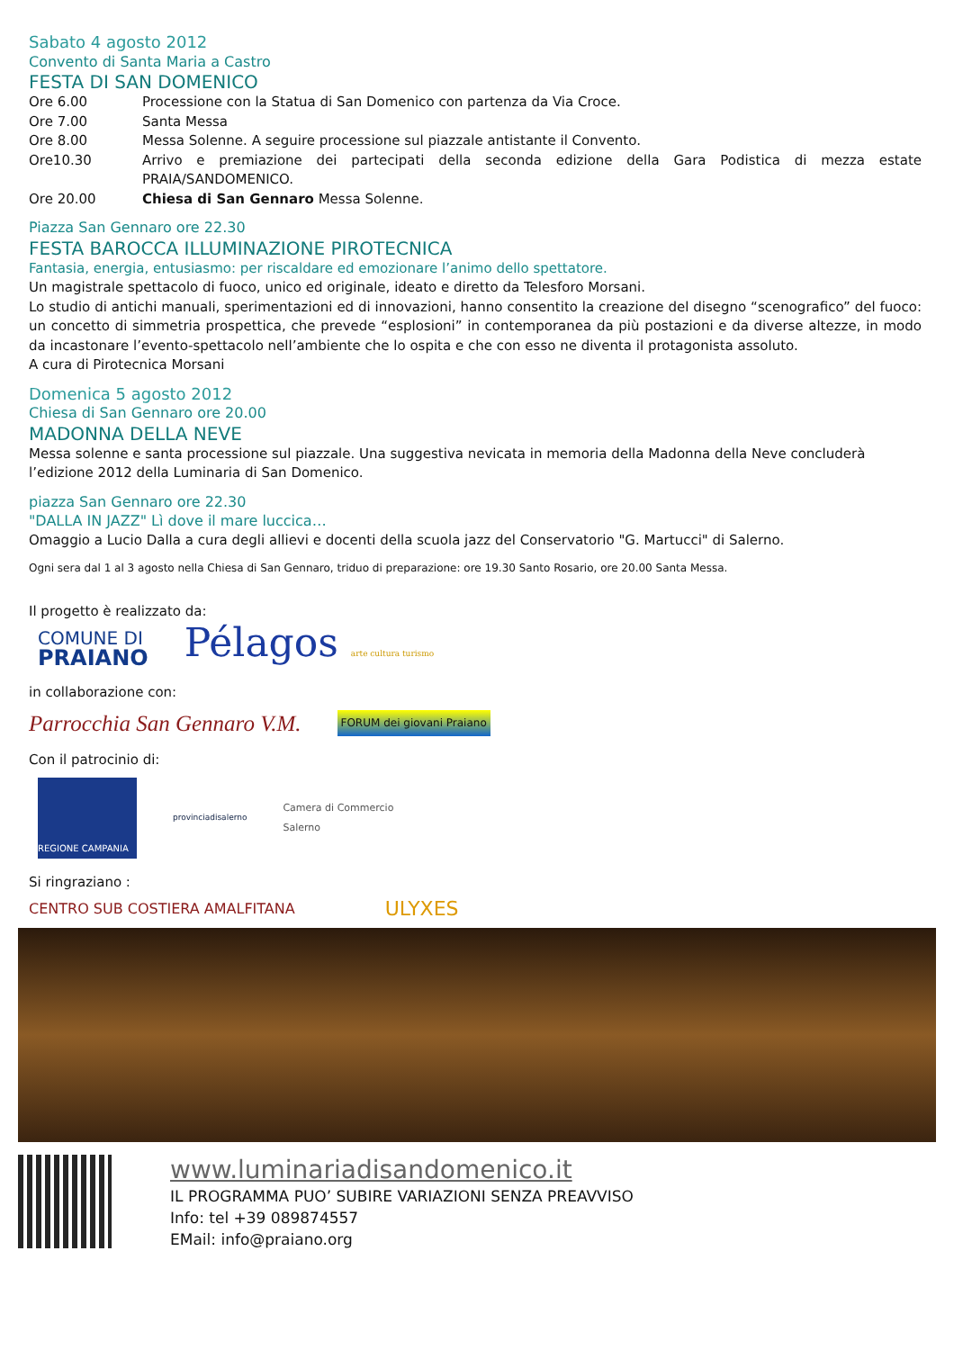Sabato 4 agosto 2012
Convento di Santa Maria a Castro
FESTA DI SAN DOMENICO
Ore 6.00 Processione con la Statua di San Domenico con partenza da Via Croce.
Ore 7.00 Santa Messa
Ore 8.00 Messa Solenne. A seguire processione sul piazzale antistante il Convento.
Ore10.30 Arrivo e premiazione dei partecipati della seconda edizione della Gara Podistica di mezza estate PRAIA/SANDOMENICO.
Ore 20.00 Chiesa di San Gennaro Messa Solenne.
Piazza San Gennaro ore 22.30
FESTA BAROCCA ILLUMINAZIONE PIROTECNICA
Fantasia, energia, entusiasmo: per riscaldare ed emozionare l’animo dello spettatore.
Un magistrale spettacolo di fuoco, unico ed originale, ideato e diretto da Telesforo Morsani.
Lo studio di antichi manuali, sperimentazioni ed di innovazioni, hanno consentito la creazione del disegno “scenografico” del fuoco: un concetto di simmetria prospettica, che prevede “esplosioni” in contemporanea da più postazioni e da diverse altezze, in modo da incastonare l’evento-spettacolo nell’ambiente che lo ospita e che con esso ne diventa il protagonista assoluto.
A cura di Pirotecnica Morsani
Domenica 5 agosto 2012
Chiesa di San Gennaro ore 20.00
MADONNA DELLA NEVE
Messa solenne e santa processione sul piazzale. Una suggestiva nevicata in memoria della Madonna della Neve concluderà l’edizione 2012 della Luminaria di San Domenico.
piazza San Gennaro ore 22.30
"DALLA IN JAZZ" Lì dove il mare luccica…
Omaggio a Lucio Dalla a cura degli allievi e docenti della scuola jazz del Conservatorio "G. Martucci" di Salerno.
Ogni sera dal 1 al 3 agosto nella Chiesa di San Gennaro, triduo di preparazione: ore 19.30 Santo Rosario, ore 20.00 Santa Messa.
Il progetto è realizzato da:
COMUNE DI
PRAIANO
Pélagos arte cultura turismo
in collaborazione con:
Parrocchia San Gennaro V.M. FORUM dei giovani Praiano
Con il patrocinio di:
REGIONE CAMPANIA
provinciadisalerno
Camera di Commercio
Salerno
Si ringraziano :
CENTRO SUB COSTIERA AMALFITANA ULYXES
www.luminariadisandomenico.it
IL PROGRAMMA PUO’ SUBIRE VARIAZIONI SENZA PREAVVISO
Info: tel +39 089874557
EMail: info@praiano.org